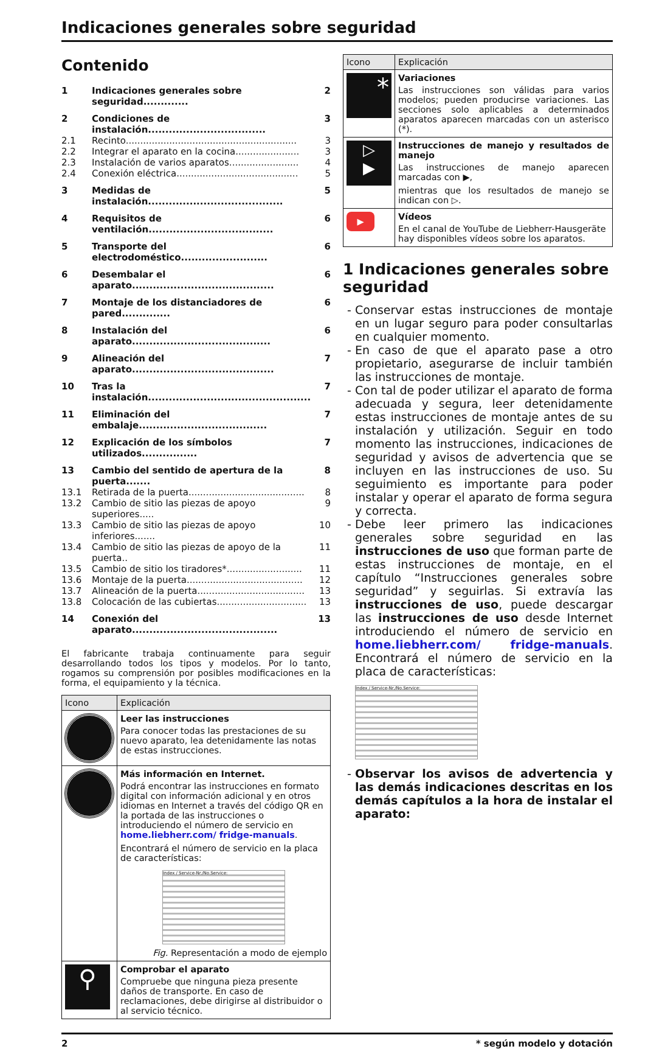Indicaciones generales sobre seguridad
Contenido
| 1 | Indicaciones generales sobre seguridad............. | 2 |
| 2 | Condiciones de instalación.................................. | 3 |
| 2.1 | Recinto........................................................... | 3 |
| 2.2 | Integrar el aparato en la cocina...................... | 3 |
| 2.3 | Instalación de varios aparatos........................ | 4 |
| 2.4 | Conexión eléctrica.......................................... | 5 |
| 3 | Medidas de instalación....................................... | 5 |
| 4 | Requisitos de ventilación.................................... | 6 |
| 5 | Transporte del electrodoméstico......................... | 6 |
| 6 | Desembalar el aparato......................................... | 6 |
| 7 | Montaje de los distanciadores de pared.............. | 6 |
| 8 | Instalación del aparato........................................ | 6 |
| 9 | Alineación del aparato......................................... | 7 |
| 10 | Tras la instalación............................................... | 7 |
| 11 | Eliminación del embalaje..................................... | 7 |
| 12 | Explicación de los símbolos utilizados................ | 7 |
| 13 | Cambio del sentido de apertura de la puerta....... | 8 |
| 13.1 | Retirada de la puerta........................................ | 8 |
| 13.2 | Cambio de sitio las piezas de apoyo superiores..... | 9 |
| 13.3 | Cambio de sitio las piezas de apoyo inferiores....... | 10 |
| 13.4 | Cambio de sitio las piezas de apoyo de la puerta.. | 11 |
| 13.5 | Cambio de sitio los tiradores*.......................... | 11 |
| 13.6 | Montaje de la puerta........................................ | 12 |
| 13.7 | Alineación de la puerta..................................... | 13 |
| 13.8 | Colocación de las cubiertas............................... | 13 |
| 14 | Conexión del aparato.......................................... | 13 |
El fabricante trabaja continuamente para seguir desarrollando todos los tipos y modelos. Por lo tanto, rogamos su comprensión por posibles modificaciones en la forma, el equipamiento y la técnica.
| Icono | Explicación |
| --- | --- |
| | Leer las instrucciones Para conocer todas las prestaciones de su nuevo aparato, lea detenidamente las notas de estas instrucciones. |
| | Más información en Internet. Podrá encontrar las instrucciones en formato digital con información adicional y en otros idiomas en Internet a través del código QR en la portada de las instrucciones o introduciendo el número de servicio en home.liebherr.com/ fridge-manuals . Encontrará el número de servicio en la placa de características: Index / Service-Nr./No.Service: Fig. Representación a modo de ejemplo |
| ⚲ | Comprobar el aparato Compruebe que ninguna pieza presente daños de transporte. En caso de reclamaciones, debe dirigirse al distribuidor o al servicio técnico. |
| Icono | Explicación |
| --- | --- |
| * | Variaciones Las instrucciones son válidas para varios modelos; pueden producirse variaciones. Las secciones solo aplicables a determinados aparatos aparecen marcadas con un asterisco (*). |
| ▷ ▶ | Instrucciones de manejo y resultados de manejo Las instrucciones de manejo aparecen marcadas con ▶, mientras que los resultados de manejo se indican con ▷. |
| ▶ | Vídeos En el canal de YouTube de Liebherr-Hausgeräte hay disponibles vídeos sobre los aparatos. |
1 Indicaciones generales sobre seguridad
Conservar estas instrucciones de montaje en un lugar seguro para poder consultarlas en cualquier momento.
En caso de que el aparato pase a otro propietario, asegurarse de incluir también las instrucciones de montaje.
Con tal de poder utilizar el aparato de forma adecuada y segura, leer detenidamente estas instrucciones de montaje antes de su instalación y utilización. Seguir en todo momento las instrucciones, indicaciones de seguridad y avisos de advertencia que se incluyen en las instrucciones de uso. Su seguimiento es importante para poder instalar y operar el aparato de forma segura y correcta.
Debe leer primero las indicaciones generales sobre seguridad en las instrucciones de uso que forman parte de estas instrucciones de montaje, en el capítulo “Instrucciones generales sobre seguridad” y seguirlas. Si extravía las instrucciones de uso, puede descargar las instrucciones de uso desde Internet introduciendo el número de servicio en home.liebherr.com/ fridge-manuals. Encontrará el número de servicio en la placa de características:
Index / Service-Nr./No.Service:
Observar los avisos de advertencia y las demás indicaciones descritas en los demás capítulos a la hora de instalar el aparato:
2 * según modelo y dotación